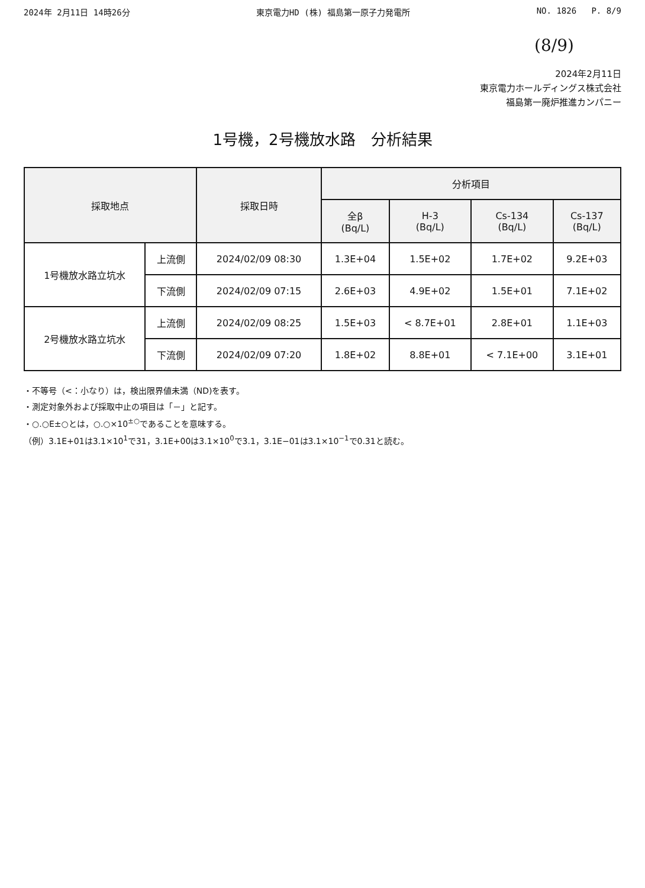2024年 2月11日 14時26分 東京電力HD (株) 福島第一原子力発電所 NO. 1826 P. 8/9
(8/9)
2024年2月11日
東京電力ホールディングス株式会社
福島第一廃炉推進カンパニー
1号機，2号機放水路　分析結果
| 採取地点 | | 採取日時 | 分析項目 | | | |
| --- | --- | --- | --- | --- | --- | --- |
| | | | 全β (Bq/L) | H-3 (Bq/L) | Cs-134 (Bq/L) | Cs-137 (Bq/L) |
| 1号機放水路立坑水 | 上流側 | 2024/02/09 08:30 | 1.3E+04 | 1.5E+02 | 1.7E+02 | 9.2E+03 |
| | 下流側 | 2024/02/09 07:15 | 2.6E+03 | 4.9E+02 | 1.5E+01 | 7.1E+02 |
| 2号機放水路立坑水 | 上流側 | 2024/02/09 08:25 | 1.5E+03 | < 8.7E+01 | 2.8E+01 | 1.1E+03 |
| | 下流側 | 2024/02/09 07:20 | 1.8E+02 | 8.8E+01 | < 7.1E+00 | 3.1E+01 |
・不等号（<：小なり）は，検出限界値未満（ND)を表す。
・測定対象外および採取中止の項目は「－」と記す。
・○.○E±○とは，○.○×10<sup>±○</sup>であることを意味する。
（例）3.1E+01は3.1×10<sup>1</sup>で31，3.1E+00は3.1×10<sup>0</sup>で3.1，3.1E−01は3.1×10<sup>−1</sup>で0.31と読む。